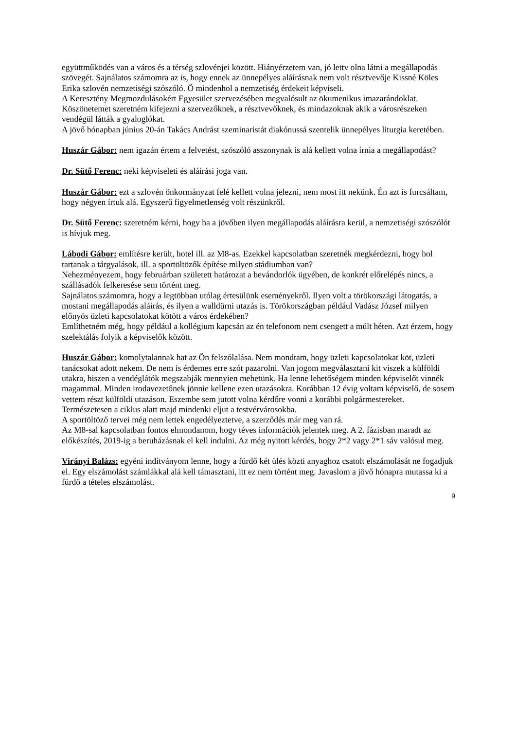együttműködés van a város és a térség szlovénjei között. Hiányérzetem van, jó lettv olna látni a megállapodás szövegét. Sajnálatos számomra az is, hogy ennek az ünnepélyes aláírásnak nem volt résztvevője Kissné Köles Erika szlovén nemzetiségi szószóló. Ő mindenhol a nemzetiség érdekeit képviseli.
A Keresztény Megmozdulásokért Egyesület szervezésében megvalósult az ökumenikus imazarándoklat. Köszönetemet szeretném kifejezni a szervezőknek, a résztvevőknek, és mindazoknak akik a városrészeken vendégül látták a gyaloglókat.
A jövő hónapban június 20-án Takács Andrást szeminaristát diakónussá szentelik ünnepélyes liturgia keretében.
Huszár Gábor: nem igazán értem a felvetést, szószóló asszonynak is alá kellett volna írnia a megállapodást?
Dr. Sütő Ferenc: neki képviseleti és aláírási joga van.
Huszár Gábor: ezt a szlovén önkormányzat felé kellett volna jelezni, nem most itt nekünk. Én azt is furcsáltam, hogy négyen írtuk alá. Egyszerű figyelmetlenség volt részünkről.
Dr. Sütő Ferenc: szeretném kérni, hogy ha a jövőben ilyen megállapodás aláírásra kerül, a nemzetiségi szószólót is hívjuk meg.
Lábodi Gábor: említésre került, hotel ill. az M8-as. Ezekkel kapcsolatban szeretnék megkérdezni, hogy hol tartanak a tárgyalások, ill. a sportöltözők építése milyen stádiumban van?
Nehezményezem, hogy februárban született határozat a bevándorlók ügyében, de konkrét előrelépés nincs, a szállásadók felkeresése sem történt meg.
Sajnálatos számomra, hogy a legtöbban utólag értesülünk eseményekről. Ilyen volt a törökországi látogatás, a mostani megállapodás aláírás, és ilyen a walldürni utazás is. Törökországban például Vadász József milyen előnyös üzleti kapcsolatokat kötött a város érdekében?
Említhetném még, hogy például a kollégium kapcsán az én telefonom nem csengett a múlt héten. Azt érzem, hogy szelektálás folyik a képviselők között.
Huszár Gábor: komolytalannak hat az Ön felszólalása. Nem mondtam, hogy üzleti kapcsolatokat köt, üzleti tanácsokat adott nekem. De nem is érdemes erre szót pazarolni. Van jogom megválasztani kit viszek a külföldi utakra, hiszen a vendéglátók megszabják mennyien mehetünk. Ha lenne lehetőségem minden képviselőt vinnék magammal. Minden irodavezetőnek jönnie kellene ezen utazásokra. Korábban 12 évig voltam képviselő, de sosem vettem részt külföldi utazáson. Eszembe sem jutott volna kérdőre vonni a korábbi polgármestereket.
Természetesen a ciklus alatt majd mindenki eljut a testvérvárosokba.
A sportöltöző tervei még nem lettek engedélyeztetve, a szerződés már meg van rá.
Az M8-sal kapcsolatban fontos elmondanom, hogy téves információk jelentek meg. A 2. fázisban maradt az előkészítés, 2019-ig a beruházásnak el kell indulni. Az még nyitott kérdés, hogy 2*2 vagy 2*1 sáv valósul meg.
Virányi Balázs: egyéni indítványom lenne, hogy a fürdő két ülés közti anyaghoz csatolt elszámolását ne fogadjuk el. Egy elszámolást számlákkal alá kell támasztani, itt ez nem történt meg. Javaslom a jövő hónapra mutassa ki a fürdő a tételes elszámolást.
9